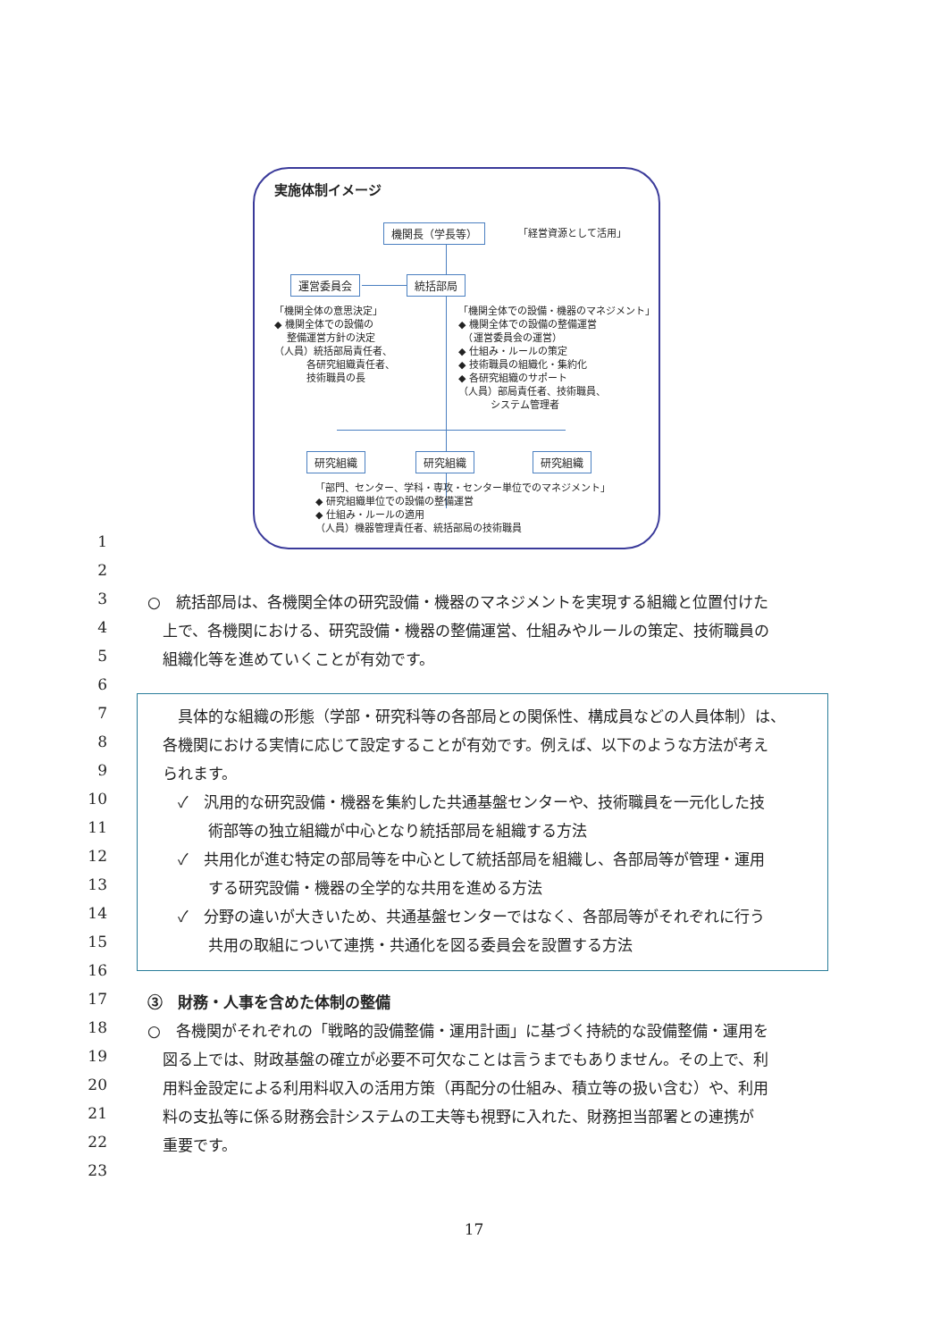実施体制イメージ
機関長（学長等） 「経営資源として活用」
運営委員会 統括部局
「機関全体の意思決定」
◆ 機関全体での設備の
　 整備運営方針の決定
（人員）統括部局責任者、
　　　 各研究組織責任者、
　　　 技術職員の長
「機関全体での設備・機器のマネジメント」
◆ 機関全体での設備の整備運営
　（運営委員会の運営）
◆ 仕組み・ルールの策定
◆ 技術職員の組織化・集約化
◆ 各研究組織のサポート
（人員）部局責任者、技術職員、
　　　 システム管理者
研究組織 研究組織 研究組織
「部門、センター、学科・専攻・センター単位でのマネジメント」
◆ 研究組織単位での設備の整備運営
◆ 仕組み・ルールの適用
（人員）機器管理責任者、統括部局の技術職員
1
2
3 ○　統括部局は、各機関全体の研究設備・機器のマネジメントを実現する組織と位置付けた
4　上で、各機関における、研究設備・機器の整備運営、仕組みやルールの策定、技術職員の
5　組織化等を進めていくことが有効です。
6
7　　具体的な組織の形態（学部・研究科等の各部局との関係性、構成員などの人員体制）は、
8　各機関における実情に応じて設定することが有効です。例えば、以下のような方法が考え
9　られます。
10　　✓　汎用的な研究設備・機器を集約した共通基盤センターや、技術職員を一元化した技
11　　　　術部等の独立組織が中心となり統括部局を組織する方法
12　　✓　共用化が進む特定の部局等を中心として統括部局を組織し、各部局等が管理・運用
13　　　　する研究設備・機器の全学的な共用を進める方法
14　　✓　分野の違いが大きいため、共通基盤センターではなく、各部局等がそれぞれに行う
15　　　　共用の取組について連携・共通化を図る委員会を設置する方法
16
17 ③　財務・人事を含めた体制の整備
18 ○　各機関がそれぞれの「戦略的設備整備・運用計画」に基づく持続的な設備整備・運用を
19　図る上では、財政基盤の確立が必要不可欠なことは言うまでもありません。その上で、利
20　用料金設定による利用料収入の活用方策（再配分の仕組み、積立等の扱い含む）や、利用
21　料の支払等に係る財務会計システムの工夫等も視野に入れた、財務担当部署との連携が
22　重要です。
23
17